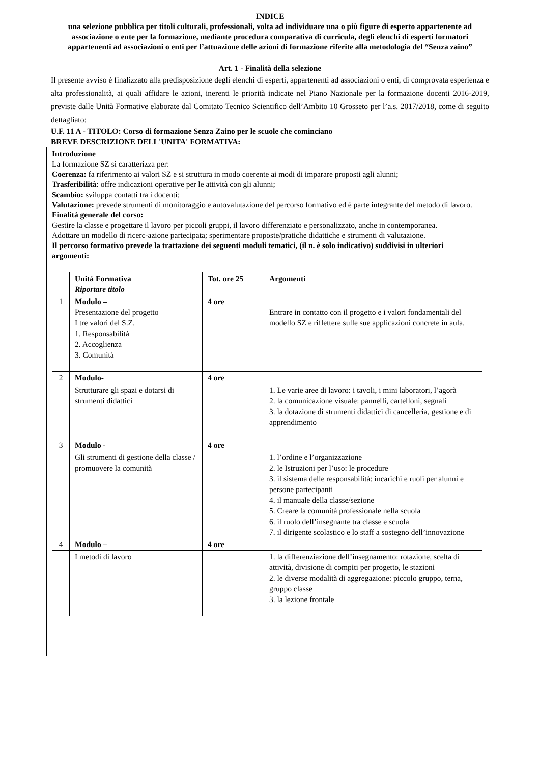INDICE
una selezione pubblica per titoli culturali, professionali, volta ad individuare una o più figure di esperto appartenente ad associazione o ente per la formazione, mediante procedura comparativa di curricula, degli elenchi di esperti formatori appartenenti ad associazioni o enti per l’attuazione delle azioni di formazione riferite alla metodologia del “Senza zaino”
Art. 1 - Finalità della selezione
Il presente avviso è finalizzato alla predisposizione degli elenchi di esperti, appartenenti ad associazioni o enti, di comprovata esperienza e alta professionalità, ai quali affidare le azioni, inerenti le priorità indicate nel Piano Nazionale per la formazione docenti 2016-2019, previste dalle Unità Formative elaborate dal Comitato Tecnico Scientifico dell’Ambito 10 Grosseto per l’a.s. 2017/2018, come di seguito dettagliato:
U.F. 11 A - TITOLO: Corso di formazione Senza Zaino per le scuole che cominciano
BREVE DESCRIZIONE DELL'UNITA' FORMATIVA:
Introduzione
La formazione SZ si caratterizza per:
Coerenza: fa riferimento ai valori SZ e si struttura in modo coerente ai modi di imparare proposti agli alunni;
Trasferibilità: offre indicazioni operative per le attività con gli alunni;
Scambio: sviluppa contatti tra i docenti;
Valutazione: prevede strumenti di monitoraggio e autovalutazione del percorso formativo ed è parte integrante del metodo di lavoro.
Finalità generale del corso:
Gestire la classe e progettare il lavoro per piccoli gruppi, il lavoro differenziato e personalizzato, anche in contemporanea.
Adottare un modello di ricerc-azione partecipata; sperimentare proposte/pratiche didattiche e strumenti di valutazione.
Il percorso formativo prevede la trattazione dei seguenti moduli tematici, (il n. è solo indicativo) suddivisi in ulteriori argomenti:
| | Unità Formativa Riportare titolo | Tot. ore 25 | Argomenti |
| --- | --- | --- | --- |
| 1 | Modulo – Presentazione del progetto I tre valori del S.Z. 1. Responsabilità 2. Accoglienza 3. Comunità | 4 ore | Entrare in contatto con il progetto e i valori fondamentali del modello SZ e riflettere sulle sue applicazioni concrete in aula. |
| 2 | Modulo- | 4 ore | |
| | Strutturare gli spazi e dotarsi di strumenti didattici | | 1. Le varie aree di lavoro: i tavoli, i mini laboratori, l’agorà 2. la comunicazione visuale: pannelli, cartelloni, segnali 3. la dotazione di strumenti didattici di cancelleria, gestione e di apprendimento |
| 3 | Modulo - | 4 ore | |
| | Gli strumenti di gestione della classe / promuovere la comunità | | 1. l’ordine e l’organizzazione 2. le Istruzioni per l’uso: le procedure 3. il sistema delle responsabilità: incarichi e ruoli per alunni e persone partecipanti 4. il manuale della classe/sezione 5. Creare la comunità professionale nella scuola 6. il ruolo dell’insegnante tra classe e scuola 7. il dirigente scolastico e lo staff a sostegno dell’innovazione |
| 4 | Modulo – | 4 ore | |
| | I metodi di lavoro | | 1. la differenziazione dell’insegnamento: rotazione, scelta di attività, divisione di compiti per progetto, le stazioni 2. le diverse modalità di aggregazione: piccolo gruppo, terna, gruppo classe 3. la lezione frontale |